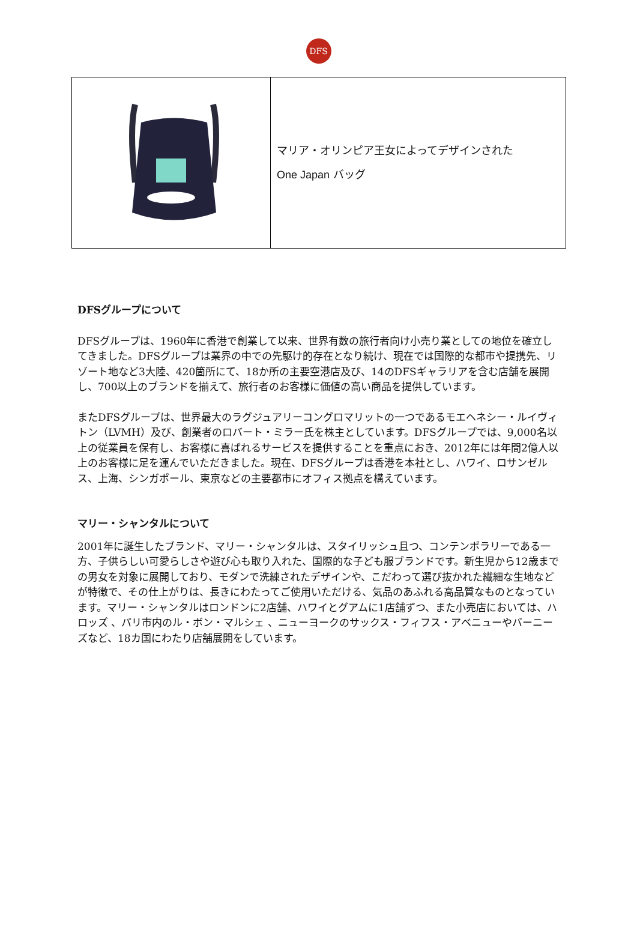DFS
| | マリア・オリンピア王女によってデザインされた One Japan バッグ |
DFSグループについて
DFSグループは、1960年に香港で創業して以来、世界有数の旅行者向け小売り業としての地位を確立してきました。DFSグループは業界の中での先駆け的存在となり続け、現在では国際的な都市や提携先、リゾート地など3大陸、420箇所にて、18か所の主要空港店及び、14のDFSギャラリアを含む店舗を展開し、700以上のブランドを揃えて、旅行者のお客様に価値の高い商品を提供しています。
またDFSグループは、世界最大のラグジュアリーコングロマリットの一つであるモエヘネシー・ルイヴィトン（LVMH）及び、創業者のロバート・ミラー氏を株主としています。DFSグループでは、9,000名以上の従業員を保有し、お客様に喜ばれるサービスを提供することを重点におき、2012年には年間2億人以上のお客様に足を運んでいただきました。現在、DFSグループは香港を本社とし、ハワイ、ロサンゼルス、上海、シンガポール、東京などの主要都市にオフィス拠点を構えています。
マリー・シャンタルについて
2001年に誕生したブランド、マリー・シャンタルは、スタイリッシュ且つ、コンテンポラリーである一方、子供らしい可愛らしさや遊び心も取り入れた、国際的な子ども服ブランドです。新生児から12歳までの男女を対象に展開しており、モダンで洗練されたデザインや、こだわって選び抜かれた繊細な生地などが特徴で、その仕上がりは、長きにわたってご使用いただける、気品のあふれる高品質なものとなっています。マリー・シャンタルはロンドンに2店舗、ハワイとグアムに1店舗ずつ、また小売店においては、ハロッズ 、パリ市内のル・ボン・マルシェ 、ニューヨークのサックス・フィフス・アベニューやバーニーズなど、18カ国にわたり店舗展開をしています。